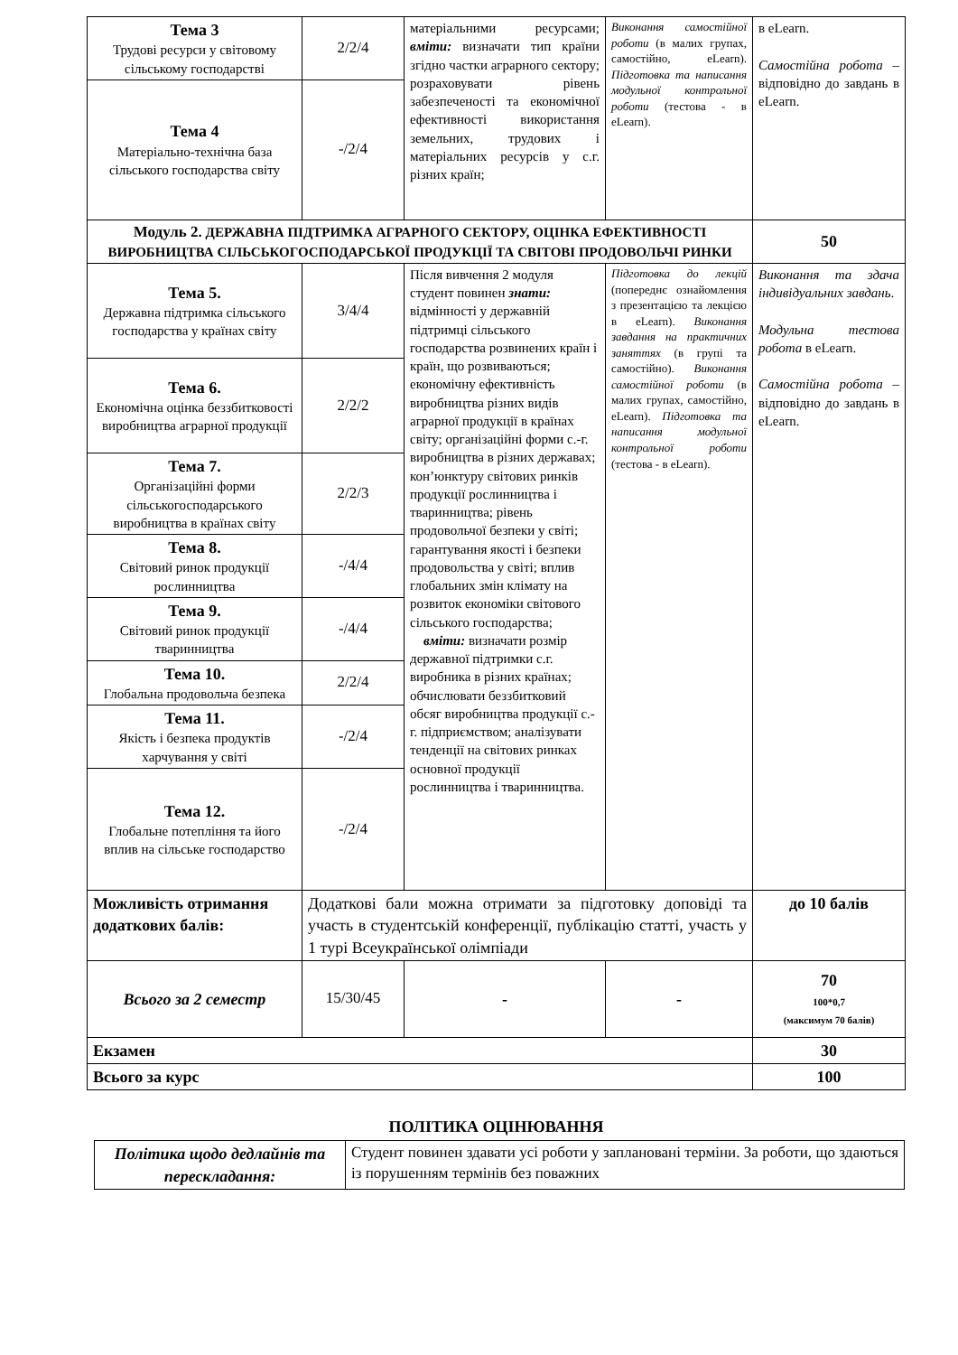| Тема 3 Трудові ресурси у світовому сільському господарстві | 2/2/4 | матеріальними ресурсами; вміти: визначати тип країни згідно частки аграрного сектору; розраховувати рівень забезпеченості та економічної ефективності використання земельних, трудових і матеріальних ресурсів у с.г. різних країн; | Виконання самостійної роботи (в малих групах, самостійно, eLearn). Підготовка та написання модульної контрольної роботи (тестова - в eLearn). | в eLearn. Самостійна робота – відповідно до завдань в eLearn. |
| Тема 4 Матеріально-технічна база сільського господарства світу | -/2/4 | | | |
| Модуль 2. ДЕРЖАВНА ПІДТРИМКА АГРАРНОГО СЕКТОРУ, ОЦІНКА ЕФЕКТИВНОСТІ ВИРОБНИЦТВА СІЛЬСЬКОГОСПОДАРСЬКОЇ ПРОДУКЦІЇ ТА СВІТОВІ ПРОДОВОЛЬЧІ РИНКИ | | | | 50 |
| Тема 5. Державна підтримка сільського господарства у країнах світу | 3/4/4 | Після вивчення 2 модуля студент повинен знати: відмінності у державній підтримці сільського господарства розвинених країн і країн, що розвиваються; економічну ефективність виробництва різних видів аграрної продукції в країнах світу; організаційні форми с.-г. виробництва в різних державах; кон’юнктуру світових ринків продукції рослинництва і тваринництва; рівень продовольчої безпеки у світі; гарантування якості і безпеки продовольства у світі; вплив глобальних змін клімату на розвиток економіки світового сільського господарства; вміти: визначати розмір державної підтримки с.г. виробника в різних країнах; обчислювати беззбитковий обсяг виробництва продукції с.-г. підприємством; аналізувати тенденції на світових ринках основної продукції рослинництва і тваринництва. | Підготовка до лекцій (попереднє ознайомлення з презентацією та лекцією в eLearn). Виконання завдання на практичних заняттях (в групі та самостійно). Виконання самостійної роботи (в малих групах, самостійно, eLearn). Підготовка та написання модульної контрольної роботи (тестова - в eLearn). | Виконання та здача індивідуальних завдань . Модульна тестова робота в eLearn. Самостійна робота – відповідно до завдань в eLearn. |
| Тема 6. Економічна оцінка беззбитковості виробництва аграрної продукції | 2/2/2 | | | |
| Тема 7. Організаційні форми сільськогосподарського виробництва в країнах світу | 2/2/3 | | | |
| Тема 8. Світовий ринок продукції рослинництва | -/4/4 | | | |
| Тема 9. Світовий ринок продукції тваринництва | -/4/4 | | | |
| Тема 10. Глобальна продовольча безпека | 2/2/4 | | | |
| Тема 11. Якість і безпека продуктів харчування у світі | -/2/4 | | | |
| Тема 12. Глобальне потепління та його вплив на сільське господарство | -/2/4 | | | |
| Можливість отримання додаткових балів: | Додаткові бали можна отримати за підготовку доповіді та участь в студентській конференції, публікацію статті, участь у 1 турі Всеукраїнської олімпіади | | | до 10 балів |
| Всього за 2 семестр | 15/30/45 | - | - | 70 100*0,7 (максимум 70 балів) |
| Екзамен | | | | 30 |
| Всього за курс | | | | 100 |
ПОЛІТИКА ОЦІНЮВАННЯ
| Політика щодо дедлайнів та перескладання: | Студент повинен здавати усі роботи у заплановані терміни. За роботи, що здаються із порушенням термінів без поважних |